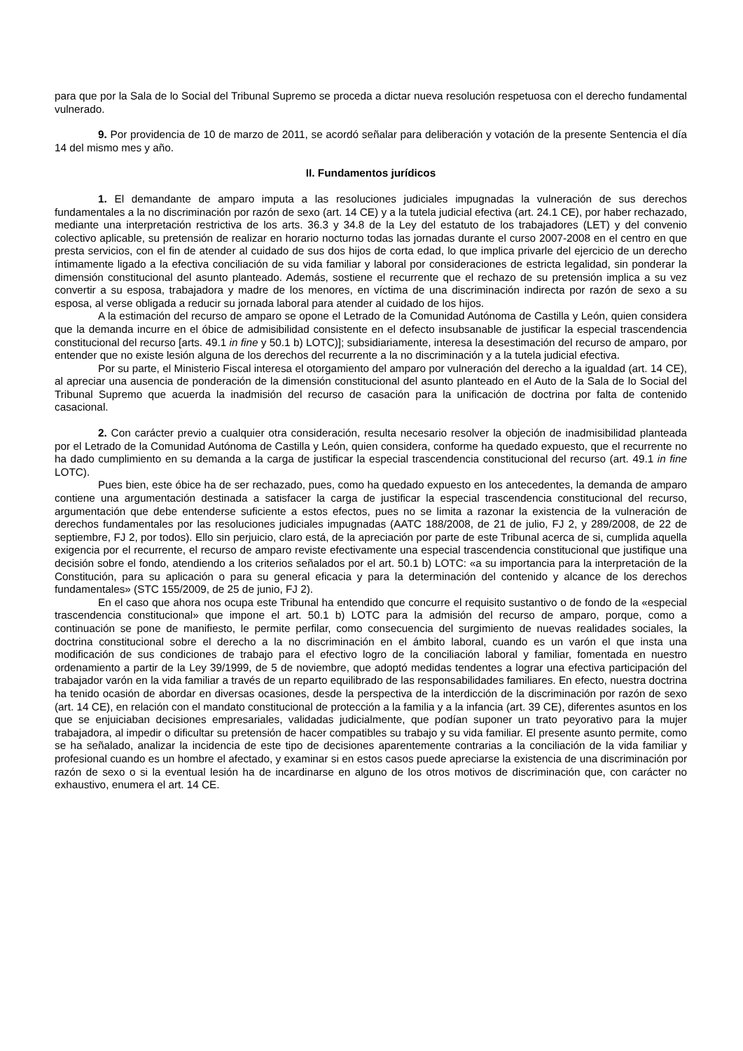para que por la Sala de lo Social del Tribunal Supremo se proceda a dictar nueva resolución respetuosa con el derecho fundamental vulnerado.
9. Por providencia de 10 de marzo de 2011, se acordó señalar para deliberación y votación de la presente Sentencia el día 14 del mismo mes y año.
II. Fundamentos jurídicos
1. El demandante de amparo imputa a las resoluciones judiciales impugnadas la vulneración de sus derechos fundamentales a la no discriminación por razón de sexo (art. 14 CE) y a la tutela judicial efectiva (art. 24.1 CE), por haber rechazado, mediante una interpretación restrictiva de los arts. 36.3 y 34.8 de la Ley del estatuto de los trabajadores (LET) y del convenio colectivo aplicable, su pretensión de realizar en horario nocturno todas las jornadas durante el curso 2007-2008 en el centro en que presta servicios, con el fin de atender al cuidado de sus dos hijos de corta edad, lo que implica privarle del ejercicio de un derecho íntimamente ligado a la efectiva conciliación de su vida familiar y laboral por consideraciones de estricta legalidad, sin ponderar la dimensión constitucional del asunto planteado. Además, sostiene el recurrente que el rechazo de su pretensión implica a su vez convertir a su esposa, trabajadora y madre de los menores, en víctima de una discriminación indirecta por razón de sexo a su esposa, al verse obligada a reducir su jornada laboral para atender al cuidado de los hijos.
A la estimación del recurso de amparo se opone el Letrado de la Comunidad Autónoma de Castilla y León, quien considera que la demanda incurre en el óbice de admisibilidad consistente en el defecto insubsanable de justificar la especial trascendencia constitucional del recurso [arts. 49.1 in fine y 50.1 b) LOTC)]; subsidiariamente, interesa la desestimación del recurso de amparo, por entender que no existe lesión alguna de los derechos del recurrente a la no discriminación y a la tutela judicial efectiva.
Por su parte, el Ministerio Fiscal interesa el otorgamiento del amparo por vulneración del derecho a la igualdad (art. 14 CE), al apreciar una ausencia de ponderación de la dimensión constitucional del asunto planteado en el Auto de la Sala de lo Social del Tribunal Supremo que acuerda la inadmisión del recurso de casación para la unificación de doctrina por falta de contenido casacional.
2. Con carácter previo a cualquier otra consideración, resulta necesario resolver la objeción de inadmisibilidad planteada por el Letrado de la Comunidad Autónoma de Castilla y León, quien considera, conforme ha quedado expuesto, que el recurrente no ha dado cumplimiento en su demanda a la carga de justificar la especial trascendencia constitucional del recurso (art. 49.1 in fine LOTC).
Pues bien, este óbice ha de ser rechazado, pues, como ha quedado expuesto en los antecedentes, la demanda de amparo contiene una argumentación destinada a satisfacer la carga de justificar la especial trascendencia constitucional del recurso, argumentación que debe entenderse suficiente a estos efectos, pues no se limita a razonar la existencia de la vulneración de derechos fundamentales por las resoluciones judiciales impugnadas (AATC 188/2008, de 21 de julio, FJ 2, y 289/2008, de 22 de septiembre, FJ 2, por todos). Ello sin perjuicio, claro está, de la apreciación por parte de este Tribunal acerca de si, cumplida aquella exigencia por el recurrente, el recurso de amparo reviste efectivamente una especial trascendencia constitucional que justifique una decisión sobre el fondo, atendiendo a los criterios señalados por el art. 50.1 b) LOTC: «a su importancia para la interpretación de la Constitución, para su aplicación o para su general eficacia y para la determinación del contenido y alcance de los derechos fundamentales» (STC 155/2009, de 25 de junio, FJ 2).
En el caso que ahora nos ocupa este Tribunal ha entendido que concurre el requisito sustantivo o de fondo de la «especial trascendencia constitucional» que impone el art. 50.1 b) LOTC para la admisión del recurso de amparo, porque, como a continuación se pone de manifiesto, le permite perfilar, como consecuencia del surgimiento de nuevas realidades sociales, la doctrina constitucional sobre el derecho a la no discriminación en el ámbito laboral, cuando es un varón el que insta una modificación de sus condiciones de trabajo para el efectivo logro de la conciliación laboral y familiar, fomentada en nuestro ordenamiento a partir de la Ley 39/1999, de 5 de noviembre, que adoptó medidas tendentes a lograr una efectiva participación del trabajador varón en la vida familiar a través de un reparto equilibrado de las responsabilidades familiares. En efecto, nuestra doctrina ha tenido ocasión de abordar en diversas ocasiones, desde la perspectiva de la interdicción de la discriminación por razón de sexo (art. 14 CE), en relación con el mandato constitucional de protección a la familia y a la infancia (art. 39 CE), diferentes asuntos en los que se enjuiciaban decisiones empresariales, validadas judicialmente, que podían suponer un trato peyorativo para la mujer trabajadora, al impedir o dificultar su pretensión de hacer compatibles su trabajo y su vida familiar. El presente asunto permite, como se ha señalado, analizar la incidencia de este tipo de decisiones aparentemente contrarias a la conciliación de la vida familiar y profesional cuando es un hombre el afectado, y examinar si en estos casos puede apreciarse la existencia de una discriminación por razón de sexo o si la eventual lesión ha de incardinarse en alguno de los otros motivos de discriminación que, con carácter no exhaustivo, enumera el art. 14 CE.